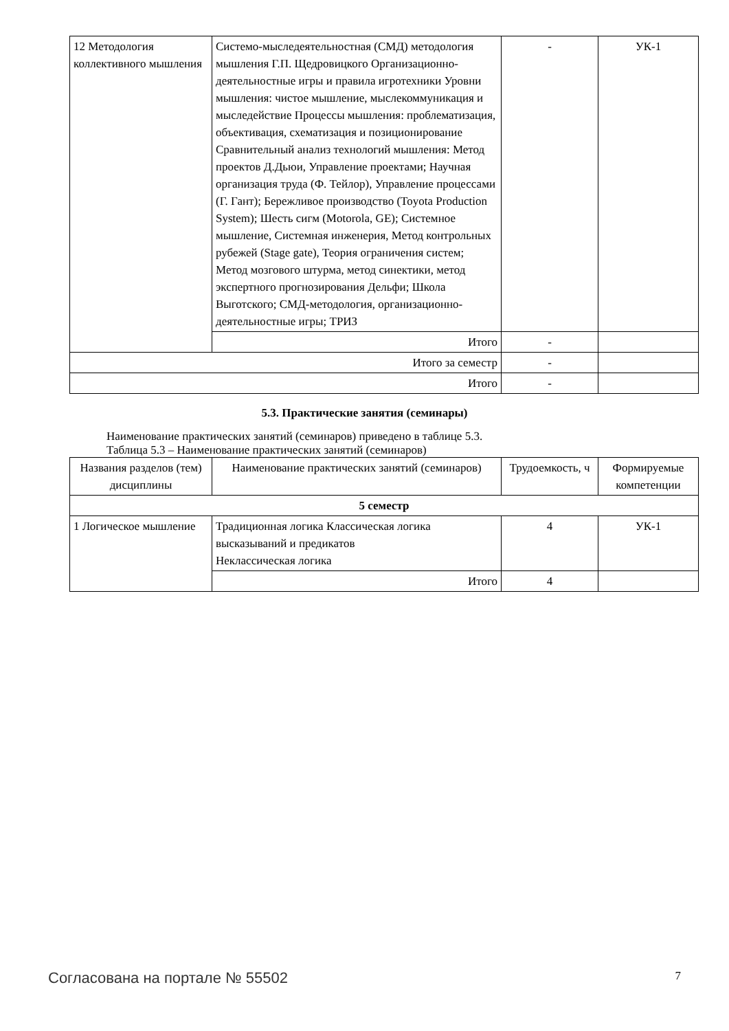| 12 Методология коллективного мышления | Системо-мыследеятельностная (СМД) методология мышления Г.П. Щедровицкого Организационно-деятельностные игры и правила игротехники Уровни мышления: чистое мышление, мыслекоммуникация и мыследействие Процессы мышления: проблематизация, объективация, схематизация и позиционирование Сравнительный анализ технологий мышления: Метод проектов Д.Дьюи, Управление проектами; Научная организация труда (Ф. Тейлор), Управление процессами (Г. Гант); Бережливое производство (Toyota Production System); Шесть сигм (Motorola, GE); Системное мышление, Системная инженерия, Метод контрольных рубежей (Stage gate), Теория ограничения систем; Метод мозгового штурма, метод синектики, метод экспертного прогнозирования Дельфи; Школа Выготского; СМД-методология, организационно-деятельностные игры; ТРИЗ | - | УК-1 |
| | Итого | - | |
| Итого за семестр | | - | |
| Итого | | - | |
5.3. Практические занятия (семинары)
Наименование практических занятий (семинаров) приведено в таблице 5.3.
Таблица 5.3 – Наименование практических занятий (семинаров)
| Названия разделов (тем) дисциплины | Наименование практических занятий (семинаров) | Трудоемкость, ч | Формируемые компетенции |
| --- | --- | --- | --- |
| 5 семестр | | | |
| 1 Логическое мышление | Традиционная логика Классическая логика высказываний и предикатов Неклассическая логика | 4 | УК-1 |
| | Итого | 4 | |
Согласована на портале № 55502 7